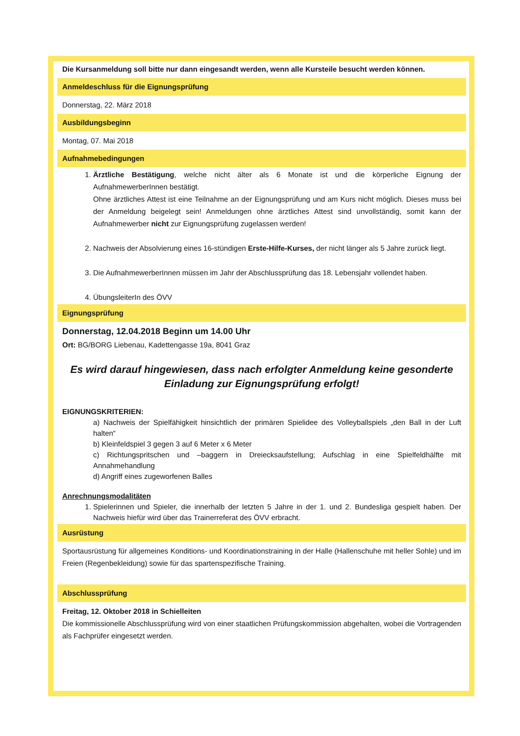Die Kursanmeldung soll bitte nur dann eingesandt werden, wenn alle Kursteile besucht werden können.
Anmeldeschluss für die Eignungsprüfung
Donnerstag, 22. März 2018
Ausbildungsbeginn
Montag, 07. Mai 2018
Aufnahmebedingungen
1. Ärztliche Bestätigung, welche nicht älter als 6 Monate ist und die körperliche Eignung der AufnahmewerberInnen bestätigt.
Ohne ärztliches Attest ist eine Teilnahme an der Eignungsprüfung und am Kurs nicht möglich. Dieses muss bei der Anmeldung beigelegt sein! Anmeldungen ohne ärztliches Attest sind unvollständig, somit kann der Aufnahmewerber nicht zur Eignungsprüfung zugelassen werden!
2. Nachweis der Absolvierung eines 16-stündigen Erste-Hilfe-Kurses, der nicht länger als 5 Jahre zurück liegt.
3. Die AufnahmewerberInnen müssen im Jahr der Abschlussprüfung das 18. Lebensjahr vollendet haben.
4. ÜbungsleiterIn des ÖVV
Eignungsprüfung
Donnerstag, 12.04.2018 Beginn um 14.00 Uhr
Ort: BG/BORG Liebenau, Kadettengasse 19a, 8041 Graz
Es wird darauf hingewiesen, dass nach erfolgter Anmeldung keine gesonderte Einladung zur Eignungsprüfung erfolgt!
EIGNUNGSKRITERIEN:
a) Nachweis der Spielfähigkeit hinsichtlich der primären Spielidee des Volleyballspiels „den Ball in der Luft halten“
b) Kleinfeldspiel 3 gegen 3 auf 6 Meter x 6 Meter
c) Richtungspritschen und –baggern in Dreiecksaufstellung; Aufschlag in eine Spielfeldhälfte mit Annahmehandlung
d) Angriff eines zugeworfenen Balles
Anrechnungsmodalitäten
1. Spielerinnen und Spieler, die innerhalb der letzten 5 Jahre in der 1. und 2. Bundesliga gespielt haben. Der Nachweis hiefür wird über das Trainerreferat des ÖVV erbracht.
Ausrüstung
Sportausrüstung für allgemeines Konditions- und Koordinationstraining in der Halle (Hallenschuhe mit heller Sohle) und im Freien (Regenbekleidung) sowie für das spartenspezifische Training.
Abschlussprüfung
Freitag, 12. Oktober 2018 in Schielleiten
Die kommissionelle Abschlussprüfung wird von einer staatlichen Prüfungskommission abgehalten, wobei die Vortragenden als Fachprüfer eingesetzt werden.